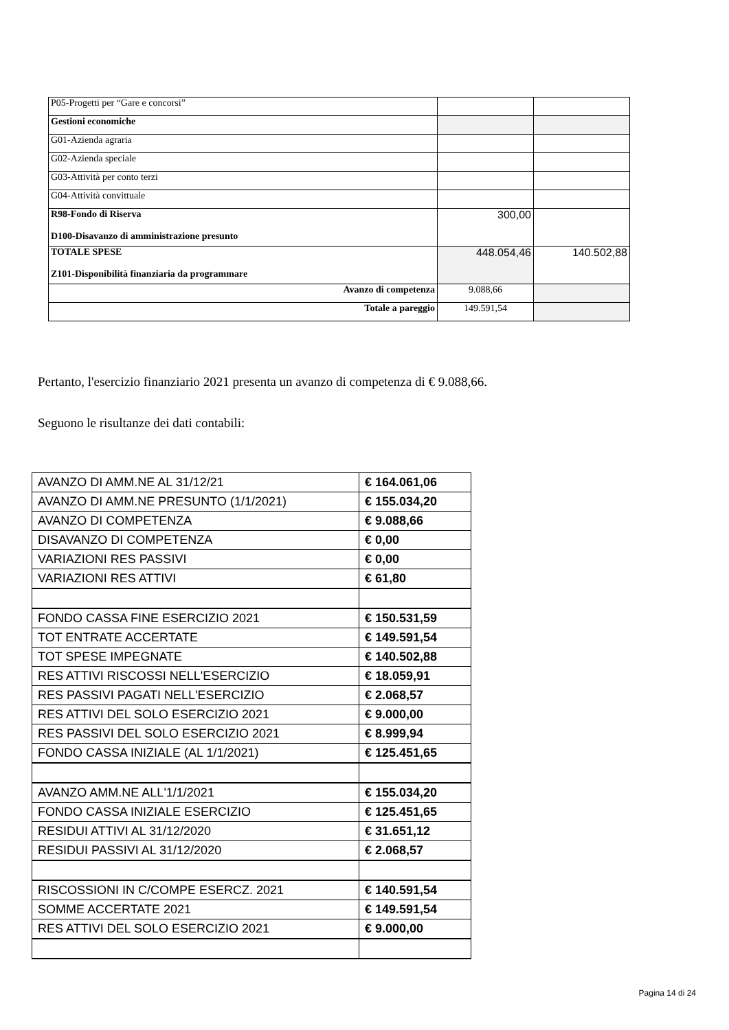| P05-Progetti per “Gare e concorsi” | | |
| Gestioni economiche | | |
| G01-Azienda agraria | | |
| G02-Azienda speciale | | |
| G03-Attività per conto terzi | | |
| G04-Attività convittuale | | |
| R98-Fondo di Riserva D100-Disavanzo di amministrazione presunto | 300,00 | |
| TOTALE SPESE Z101-Disponibilità finanziaria da programmare | 448.054,46 | 140.502,88 |
| Avanzo di competenza | 9.088,66 | |
| Totale a pareggio | 149.591,54 | |
Pertanto, l'esercizio finanziario 2021 presenta un avanzo di competenza di € 9.088,66.
Seguono le risultanze dei dati contabili:
| AVANZO DI AMM.NE AL 31/12/21 | € 164.061,06 |
| AVANZO DI AMM.NE PRESUNTO (1/1/2021) | € 155.034,20 |
| AVANZO DI COMPETENZA | € 9.088,66 |
| DISAVANZO DI COMPETENZA | € 0,00 |
| VARIAZIONI RES PASSIVI | € 0,00 |
| VARIAZIONI RES ATTIVI | € 61,80 |
| FONDO CASSA FINE ESERCIZIO 2021 | € 150.531,59 |
| TOT ENTRATE ACCERTATE | € 149.591,54 |
| TOT SPESE IMPEGNATE | € 140.502,88 |
| RES ATTIVI RISCOSSI NELL'ESERCIZIO | € 18.059,91 |
| RES PASSIVI PAGATI NELL'ESERCIZIO | € 2.068,57 |
| RES ATTIVI DEL SOLO ESERCIZIO 2021 | € 9.000,00 |
| RES PASSIVI DEL SOLO ESERCIZIO 2021 | € 8.999,94 |
| FONDO CASSA INIZIALE (AL 1/1/2021) | € 125.451,65 |
| AVANZO AMM.NE ALL'1/1/2021 | € 155.034,20 |
| FONDO CASSA INIZIALE ESERCIZIO | € 125.451,65 |
| RESIDUI ATTIVI AL 31/12/2020 | € 31.651,12 |
| RESIDUI PASSIVI AL 31/12/2020 | € 2.068,57 |
| RISCOSSIONI IN C/COMPE ESERCZ. 2021 | € 140.591,54 |
| SOMME ACCERTATE 2021 | € 149.591,54 |
| RES ATTIVI DEL SOLO ESERCIZIO 2021 | € 9.000,00 |
Pagina 14 di 24